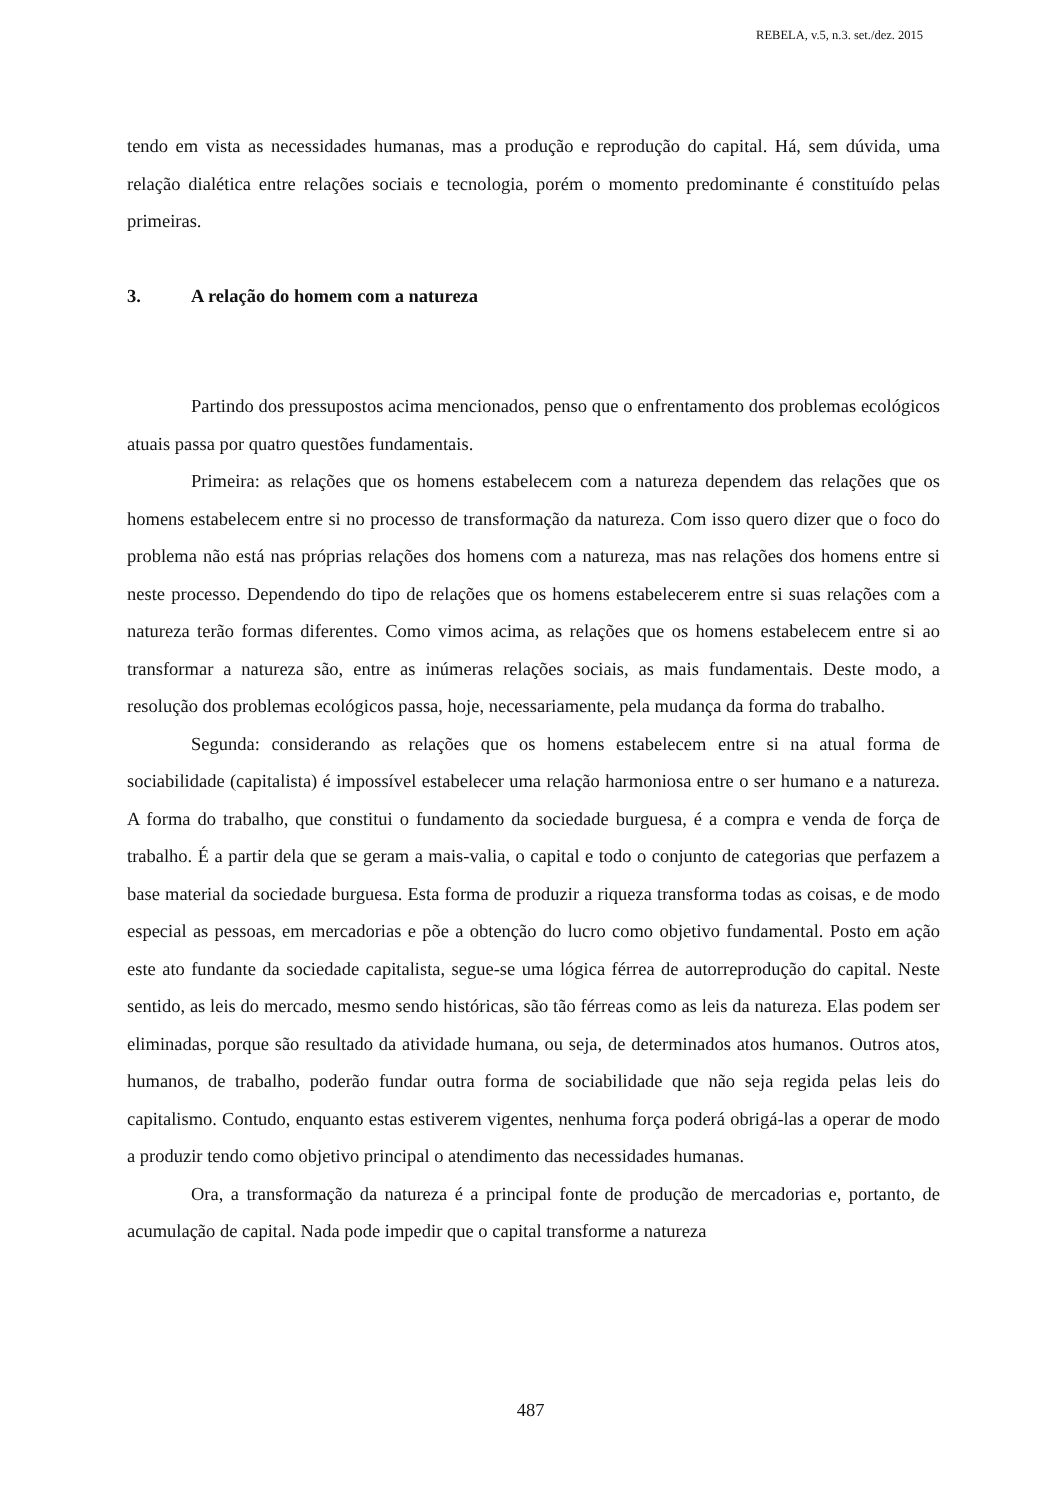REBELA, v.5, n.3. set./dez. 2015
tendo em vista as necessidades humanas, mas a produção e reprodução do capital. Há, sem dúvida, uma relação dialética entre relações sociais e tecnologia, porém o momento predominante é constituído pelas primeiras.
3. A relação do homem com a natureza
Partindo dos pressupostos acima mencionados, penso que o enfrentamento dos problemas ecológicos atuais passa por quatro questões fundamentais.
Primeira: as relações que os homens estabelecem com a natureza dependem das relações que os homens estabelecem entre si no processo de transformação da natureza. Com isso quero dizer que o foco do problema não está nas próprias relações dos homens com a natureza, mas nas relações dos homens entre si neste processo. Dependendo do tipo de relações que os homens estabelecerem entre si suas relações com a natureza terão formas diferentes. Como vimos acima, as relações que os homens estabelecem entre si ao transformar a natureza são, entre as inúmeras relações sociais, as mais fundamentais. Deste modo, a resolução dos problemas ecológicos passa, hoje, necessariamente, pela mudança da forma do trabalho.
Segunda: considerando as relações que os homens estabelecem entre si na atual forma de sociabilidade (capitalista) é impossível estabelecer uma relação harmoniosa entre o ser humano e a natureza. A forma do trabalho, que constitui o fundamento da sociedade burguesa, é a compra e venda de força de trabalho. É a partir dela que se geram a mais-valia, o capital e todo o conjunto de categorias que perfazem a base material da sociedade burguesa. Esta forma de produzir a riqueza transforma todas as coisas, e de modo especial as pessoas, em mercadorias e põe a obtenção do lucro como objetivo fundamental. Posto em ação este ato fundante da sociedade capitalista, segue-se uma lógica férrea de autorreprodução do capital. Neste sentido, as leis do mercado, mesmo sendo históricas, são tão férreas como as leis da natureza. Elas podem ser eliminadas, porque são resultado da atividade humana, ou seja, de determinados atos humanos. Outros atos, humanos, de trabalho, poderão fundar outra forma de sociabilidade que não seja regida pelas leis do capitalismo. Contudo, enquanto estas estiverem vigentes, nenhuma força poderá obrigá-las a operar de modo a produzir tendo como objetivo principal o atendimento das necessidades humanas.
Ora, a transformação da natureza é a principal fonte de produção de mercadorias e, portanto, de acumulação de capital. Nada pode impedir que o capital transforme a natureza
487